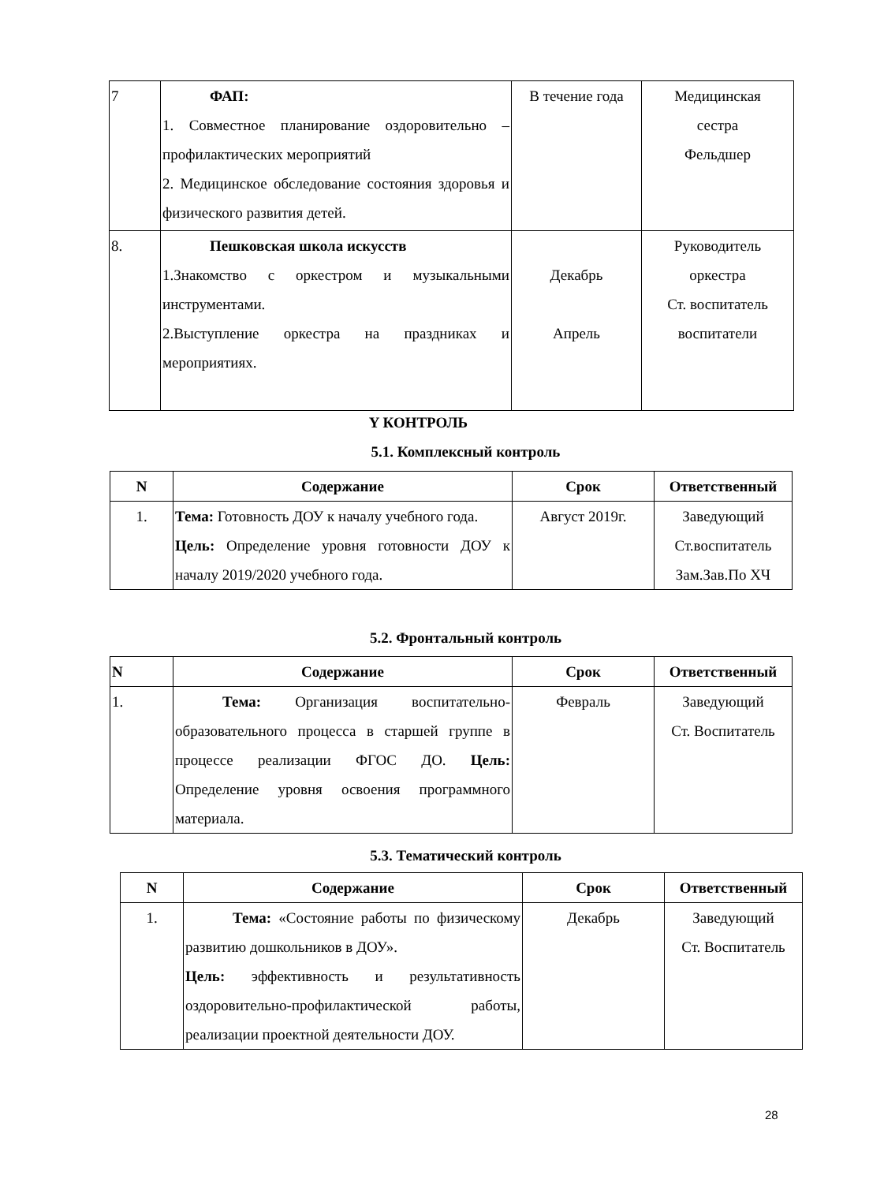| 7 | ФАП: 1. Совместное планирование оздоровительно – профилактических мероприятий 2. Медицинское обследование состояния здоровья и физического развития детей. | В течение года | Медицинская сестра Фельдшер |
| 8. | Пешковская школа искусств 1.Знакомство с оркестром и музыкальными инструментами. 2.Выступление оркестра на праздниках и мероприятиях. | Декабрь Апрель | Руководитель оркестра Ст. воспитатель воспитатели |
Y КОНТРОЛЬ
5.1. Комплексный контроль
| N | Содержание | Срок | Ответственный |
| --- | --- | --- | --- |
| 1. | Тема: Готовность ДОУ к началу учебного года. Цель: Определение уровня готовности ДОУ к началу 2019/2020 учебного года. | Август 2019г. | Заведующий Ст.воспитатель Зам.Зав.По ХЧ |
5.2. Фронтальный контроль
| N | Содержание | Срок | Ответственный |
| --- | --- | --- | --- |
| 1. | Тема: Организация воспитательно-образовательного процесса в старшей группе в процессе реализации ФГОС ДО. Цель: Определение уровня освоения программного материала. | Февраль | Заведующий Ст. Воспитатель |
5.3. Тематический контроль
| N | Содержание | Срок | Ответственный |
| --- | --- | --- | --- |
| 1. | Тема: «Состояние работы по физическому развитию дошкольников в ДОУ». Цель: эффективность и результативность оздоровительно-профилактической работы, реализации проектной деятельности ДОУ. | Декабрь | Заведующий Ст. Воспитатель |
28